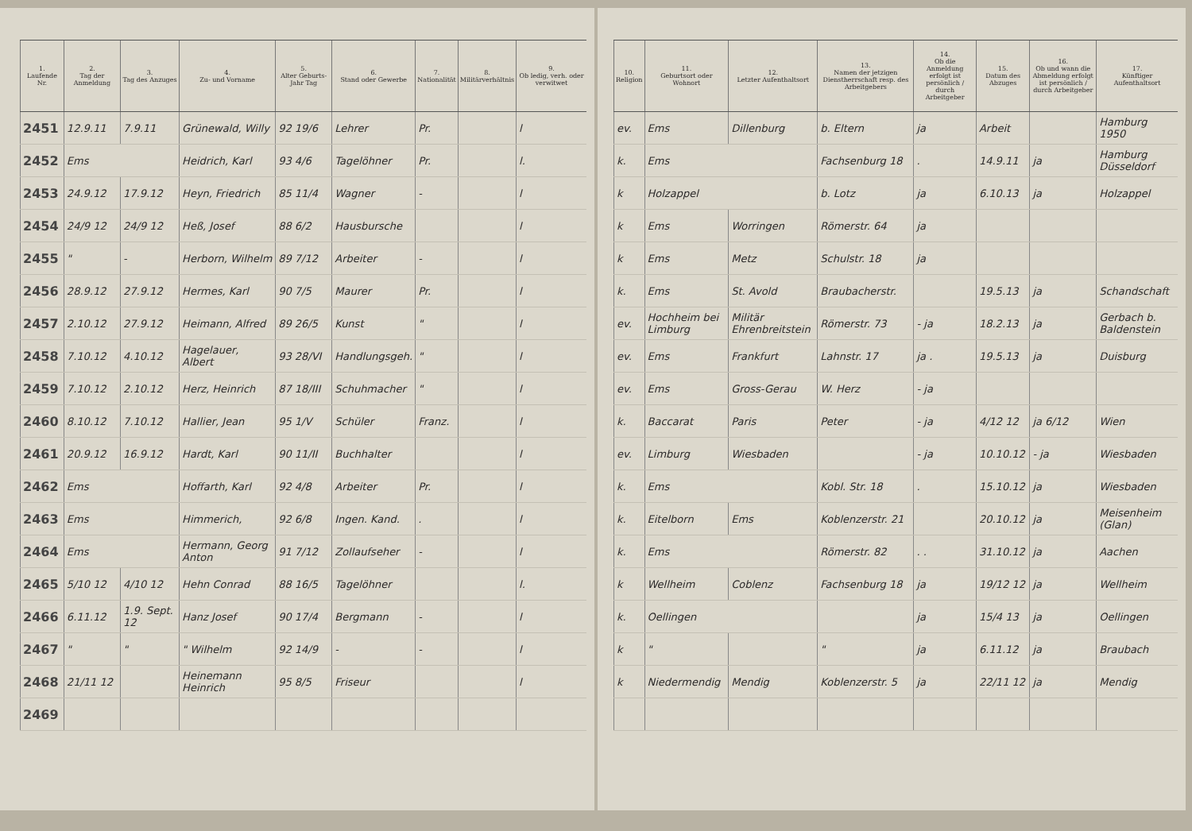| 1. Laufende Nr. | 2. Tag der Anmeldung | 3. Tag des Anzuges | 4. Zu- und Vorname | 5. Alter Geburts- Jahr Tag | 6. Stand oder Gewerbe | 7. Nationalität | 8. Militärverhältnis | 9. Ob ledig, verh. oder verwitwet |
| --- | --- | --- | --- | --- | --- | --- | --- | --- |
| 2451 | 12.9.11 | 7.9.11 | Grünewald, Willy | 92 19/6 | Lehrer | Pr. | | l |
| 2452 | Ems | | Heidrich, Karl | 93 4/6 | Tagelöhner | Pr. | | l. |
| 2453 | 24.9.12 | 17.9.12 | Heyn, Friedrich | 85 11/4 | Wagner | - | | l |
| 2454 | 24/9 12 | 24/9 12 | Heß, Josef | 88 6/2 | Hausbursche | | | l |
| 2455 | " | - | Herborn, Wilhelm | 89 7/12 | Arbeiter | - | | l |
| 2456 | 28.9.12 | 27.9.12 | Hermes, Karl | 90 7/5 | Maurer | Pr. | | l |
| 2457 | 2.10.12 | 27.9.12 | Heimann, Alfred | 89 26/5 | Kunst | " | | l |
| 2458 | 7.10.12 | 4.10.12 | Hagelauer, Albert | 93 28/VI | Handlungsgeh. | " | | l |
| 2459 | 7.10.12 | 2.10.12 | Herz, Heinrich | 87 18/III | Schuhmacher | " | | l |
| 2460 | 8.10.12 | 7.10.12 | Hallier, Jean | 95 1/V | Schüler | Franz. | | l |
| 2461 | 20.9.12 | 16.9.12 | Hardt, Karl | 90 11/II | Buchhalter | | | l |
| 2462 | Ems | | Hoffarth, Karl | 92 4/8 | Arbeiter | Pr. | | l |
| 2463 | Ems | | Himmerich, | 92 6/8 | Ingen. Kand. | . | | l |
| 2464 | Ems | | Hermann, Georg Anton | 91 7/12 | Zollaufseher | - | | l |
| 2465 | 5/10 12 | 4/10 12 | Hehn Conrad | 88 16/5 | Tagelöhner | | | l. |
| 2466 | 6.11.12 | 1.9. Sept. 12 | Hanz Josef | 90 17/4 | Bergmann | - | | l |
| 2467 | " | " | " Wilhelm | 92 14/9 | - | - | | l |
| 2468 | 21/11 12 | | Heinemann Heinrich | 95 8/5 | Friseur | | | l |
| 2469 | | | | | | | | |
| 10. Religion | 11. Geburtsort oder Wohnort | 12. Letzter Aufenthaltsort | 13. Namen der jetzigen Dienstherrschaft resp. des Arbeitgebers | 14. Ob die Anmeldung erfolgt ist persönlich / durch Arbeitgeber | 15. Datum des Abzuges | 16. Ob und wann die Abmeldung erfolgt ist persönlich / durch Arbeitgeber | 17. Künftiger Aufenthaltsort |
| --- | --- | --- | --- | --- | --- | --- | --- |
| ev. | Ems | Dillenburg | b. Eltern | ja | Arbeit | | Hamburg 1950 |
| k. | Ems | | Fachsenburg 18 | . | 14.9.11 | ja | Hamburg Düsseldorf |
| k | Holzappel | | b. Lotz | ja | 6.10.13 | ja | Holzappel |
| k | Ems | Worringen | Römerstr. 64 | ja | | | |
| k | Ems | Metz | Schulstr. 18 | ja | | | |
| k. | Ems | St. Avold | Braubacherstr. | | 19.5.13 | ja | Schandschaft |
| ev. | Hochheim bei Limburg | Militär Ehrenbreitstein | Römerstr. 73 | - ja | 18.2.13 | ja | Gerbach b. Baldenstein |
| ev. | Ems | Frankfurt | Lahnstr. 17 | ja . | 19.5.13 | ja | Duisburg |
| ev. | Ems | Gross-Gerau | W. Herz | - ja | | | |
| k. | Baccarat | Paris | Peter | - ja | 4/12 12 | ja 6/12 | Wien |
| ev. | Limburg | Wiesbaden | | - ja | 10.10.12 | - ja | Wiesbaden |
| k. | Ems | | Kobl. Str. 18 | . | 15.10.12 | ja | Wiesbaden |
| k. | Eitelborn | Ems | Koblenzerstr. 21 | | 20.10.12 | ja | Meisenheim (Glan) |
| k. | Ems | | Römerstr. 82 | . . | 31.10.12 | ja | Aachen |
| k | Wellheim | Coblenz | Fachsenburg 18 | ja | 19/12 12 | ja | Wellheim |
| k. | Oellingen | | | ja | 15/4 13 | ja | Oellingen |
| k | " | | " | ja | 6.11.12 | ja | Braubach |
| k | Niedermendig | Mendig | Koblenzerstr. 5 | ja | 22/11 12 | ja | Mendig |